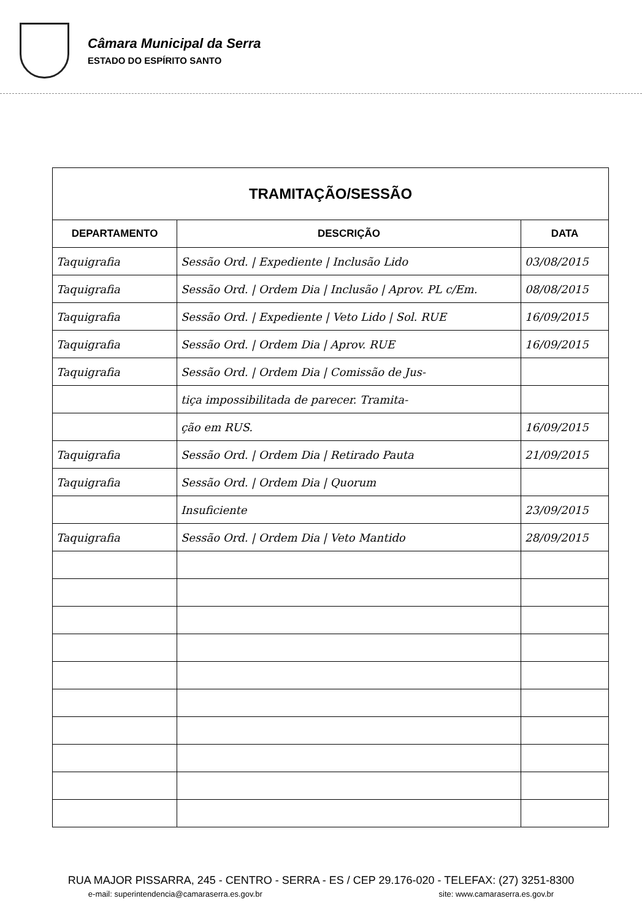Câmara Municipal da Serra
ESTADO DO ESPÍRITO SANTO
| TRAMITAÇÃO/SESSÃO | | |
| --- | --- | --- |
| DEPARTAMENTO | DESCRIÇÃO | DATA |
| Taquigrafia | Sessão Ord. / Expediente / Inclusão Lido | 03/08/2015 |
| Taquigrafia | Sessão Ord. / Ordem Dia / Inclusão / Aprov. PL c/Em. | 08/08/2015 |
| Taquigrafia | Sessão Ord. / Expediente / Veto Lido / Sol. RUE | 16/09/2015 |
| Taquigrafia | Sessão Ord. / Ordem Dia / Aprov. RUE | 16/09/2015 |
| Taquigrafia | Sessão Ord. / Ordem Dia / Comissão de Jus- | |
| | tiça impossibilitada de parecer. Tramita- | |
| | ção em RUS. | 16/09/2015 |
| Taquigrafia | Sessão Ord. / Ordem Dia / Retirado Pauta | 21/09/2015 |
| Taquigrafia | Sessão Ord. / Ordem Dia / Quorum | |
| | Insuficiente | 23/09/2015 |
| Taquigrafia | Sessão Ord. / Ordem Dia / Veto Mantido | 28/09/2015 |
RUA MAJOR PISSARRA, 245 - CENTRO - SERRA - ES / CEP 29.176-020 - TELEFAX: (27) 3251-8300
e-mail: superintendencia@camaraserra.es.gov.br site: www.camaraserra.es.gov.br